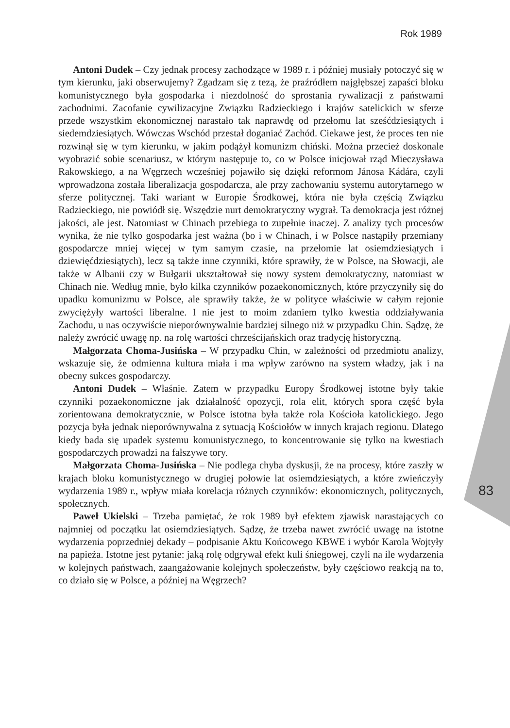Rok 1989
Antoni Dudek – Czy jednak procesy zachodzące w 1989 r. i później musiały potoczyć się w tym kierunku, jaki obserwujemy? Zgadzam się z tezą, że praźródłem najgłębszej zapaści bloku komunistycznego była gospodarka i niezdolność do sprostania rywalizacji z państwami zachodnimi. Zacofanie cywilizacyjne Związku Radzieckiego i krajów satelickich w sferze przede wszystkim ekonomicznej narastało tak naprawdę od przełomu lat sześćdziesiątych i siedemdziesiątych. Wówczas Wschód przestał doganiać Zachód. Ciekawe jest, że proces ten nie rozwinął się w tym kierunku, w jakim podążył komunizm chiński. Można przecież doskonale wyobrazić sobie scenariusz, w którym następuje to, co w Polsce inicjował rząd Mieczysława Rakowskiego, a na Węgrzech wcześniej pojawiło się dzięki reformom Jánosa Kádára, czyli wprowadzona została liberalizacja gospodarcza, ale przy zachowaniu systemu autorytarnego w sferze politycznej. Taki wariant w Europie Środkowej, która nie była częścią Związku Radzieckiego, nie powiódł się. Wszędzie nurt demokratyczny wygrał. Ta demokracja jest różnej jakości, ale jest. Natomiast w Chinach przebiega to zupełnie inaczej. Z analizy tych procesów wynika, że nie tylko gospodarka jest ważna (bo i w Chinach, i w Polsce nastąpiły przemiany gospodarcze mniej więcej w tym samym czasie, na przełomie lat osiemdziesiątych i dziewięćdziesiątych), lecz są także inne czynniki, które sprawiły, że w Polsce, na Słowacji, ale także w Albanii czy w Bułgarii ukształtował się nowy system demokratyczny, natomiast w Chinach nie. Według mnie, było kilka czynników pozaekonomicznych, które przyczyniły się do upadku komunizmu w Polsce, ale sprawiły także, że w polityce właściwie w całym rejonie zwyciężyły wartości liberalne. I nie jest to moim zdaniem tylko kwestia oddziaływania Zachodu, u nas oczywiście nieporównywalnie bardziej silnego niż w przypadku Chin. Sądzę, że należy zwrócić uwagę np. na rolę wartości chrześcijańskich oraz tradycję historyczną.
Małgorzata Choma-Jusińska – W przypadku Chin, w zależności od przedmiotu analizy, wskazuje się, że odmienna kultura miała i ma wpływ zarówno na system władzy, jak i na obecny sukces gospodarczy.
Antoni Dudek – Właśnie. Zatem w przypadku Europy Środkowej istotne były takie czynniki pozaekonomiczne jak działalność opozycji, rola elit, których spora część była zorientowana demokratycznie, w Polsce istotna była także rola Kościoła katolickiego. Jego pozycja była jednak nieporównywalna z sytuacją Kościołów w innych krajach regionu. Dlatego kiedy bada się upadek systemu komunistycznego, to koncentrowanie się tylko na kwestiach gospodarczych prowadzi na fałszywe tory.
Małgorzata Choma-Jusińska – Nie podlega chyba dyskusji, że na procesy, które zaszły w krajach bloku komunistycznego w drugiej połowie lat osiemdziesiątych, a które zwieńczyły wydarzenia 1989 r., wpływ miała korelacja różnych czynników: ekonomicznych, politycznych, społecznych.
Paweł Ukielski – Trzeba pamiętać, że rok 1989 był efektem zjawisk narastających co najmniej od początku lat osiemdziesiątych. Sądzę, że trzeba nawet zwrócić uwagę na istotne wydarzenia poprzedniej dekady – podpisanie Aktu Końcowego KBWE i wybór Karola Wojtyły na papieża. Istotne jest pytanie: jaką rolę odgrywał efekt kuli śniegowej, czyli na ile wydarzenia w kolejnych państwach, zaangażowanie kolejnych społeczeństw, były częściowo reakcją na to, co działo się w Polsce, a później na Węgrzech?
83